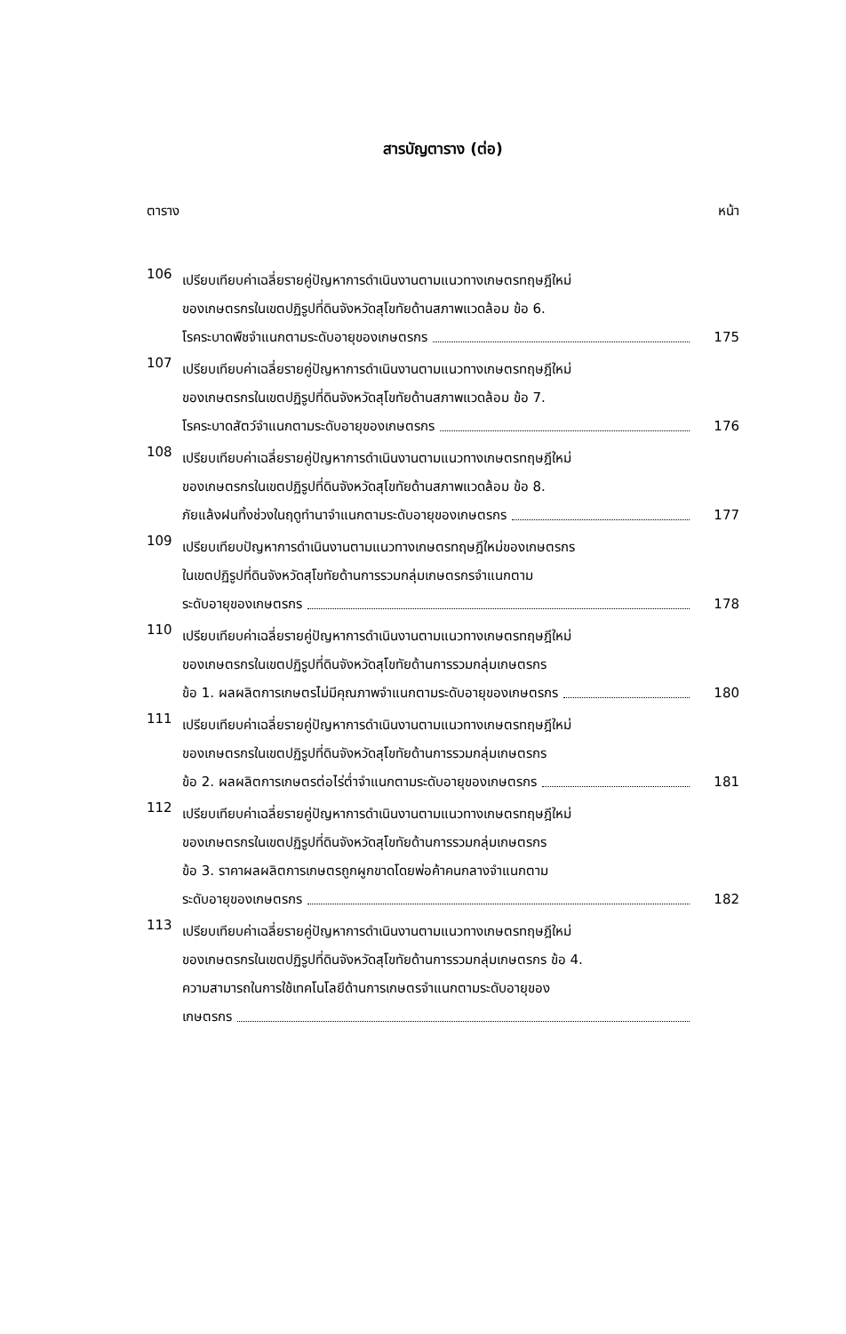สารบัญตาราง (ต่อ)
ตาราง หน้า
106
เปรียบเทียบค่าเฉลี่ยรายคู่ปัญหาการดำเนินงานตามแนวทางเกษตรทฤษฎีใหม่
ของเกษตรกรในเขตปฏิรูปที่ดินจังหวัดสุโขทัยด้านสภาพแวดล้อม ข้อ 6.
โรคระบาดพืชจำแนกตามระดับอายุของเกษตรกร 175
107
เปรียบเทียบค่าเฉลี่ยรายคู่ปัญหาการดำเนินงานตามแนวทางเกษตรทฤษฎีใหม่
ของเกษตรกรในเขตปฏิรูปที่ดินจังหวัดสุโขทัยด้านสภาพแวดล้อม ข้อ 7.
โรคระบาดสัตว์จำแนกตามระดับอายุของเกษตรกร 176
108
เปรียบเทียบค่าเฉลี่ยรายคู่ปัญหาการดำเนินงานตามแนวทางเกษตรทฤษฎีใหม่
ของเกษตรกรในเขตปฏิรูปที่ดินจังหวัดสุโขทัยด้านสภาพแวดล้อม ข้อ 8.
ภัยแล้งฝนทิ้งช่วงในฤดูทำนาจำแนกตามระดับอายุของเกษตรกร 177
109
เปรียบเทียบปัญหาการดำเนินงานตามแนวทางเกษตรทฤษฎีใหม่ของเกษตรกร
ในเขตปฏิรูปที่ดินจังหวัดสุโขทัยด้านการรวมกลุ่มเกษตรกรจำแนกตาม
ระดับอายุของเกษตรกร 178
110
เปรียบเทียบค่าเฉลี่ยรายคู่ปัญหาการดำเนินงานตามแนวทางเกษตรทฤษฎีใหม่
ของเกษตรกรในเขตปฏิรูปที่ดินจังหวัดสุโขทัยด้านการรวมกลุ่มเกษตรกร
ข้อ 1. ผลผลิตการเกษตรไม่มีคุณภาพจำแนกตามระดับอายุของเกษตรกร 180
111
เปรียบเทียบค่าเฉลี่ยรายคู่ปัญหาการดำเนินงานตามแนวทางเกษตรทฤษฎีใหม่
ของเกษตรกรในเขตปฏิรูปที่ดินจังหวัดสุโขทัยด้านการรวมกลุ่มเกษตรกร
ข้อ 2. ผลผลิตการเกษตรต่อไร่ต่ำจำแนกตามระดับอายุของเกษตรกร 181
112
เปรียบเทียบค่าเฉลี่ยรายคู่ปัญหาการดำเนินงานตามแนวทางเกษตรทฤษฎีใหม่
ของเกษตรกรในเขตปฏิรูปที่ดินจังหวัดสุโขทัยด้านการรวมกลุ่มเกษตรกร
ข้อ 3. ราคาผลผลิตการเกษตรถูกผูกขาดโดยพ่อค้าคนกลางจำแนกตาม
ระดับอายุของเกษตรกร 182
113
เปรียบเทียบค่าเฉลี่ยรายคู่ปัญหาการดำเนินงานตามแนวทางเกษตรทฤษฎีใหม่
ของเกษตรกรในเขตปฏิรูปที่ดินจังหวัดสุโขทัยด้านการรวมกลุ่มเกษตรกร ข้อ 4.
ความสามารถในการใช้เทคโนโลยีด้านการเกษตรจำแนกตามระดับอายุของ
เกษตรกร